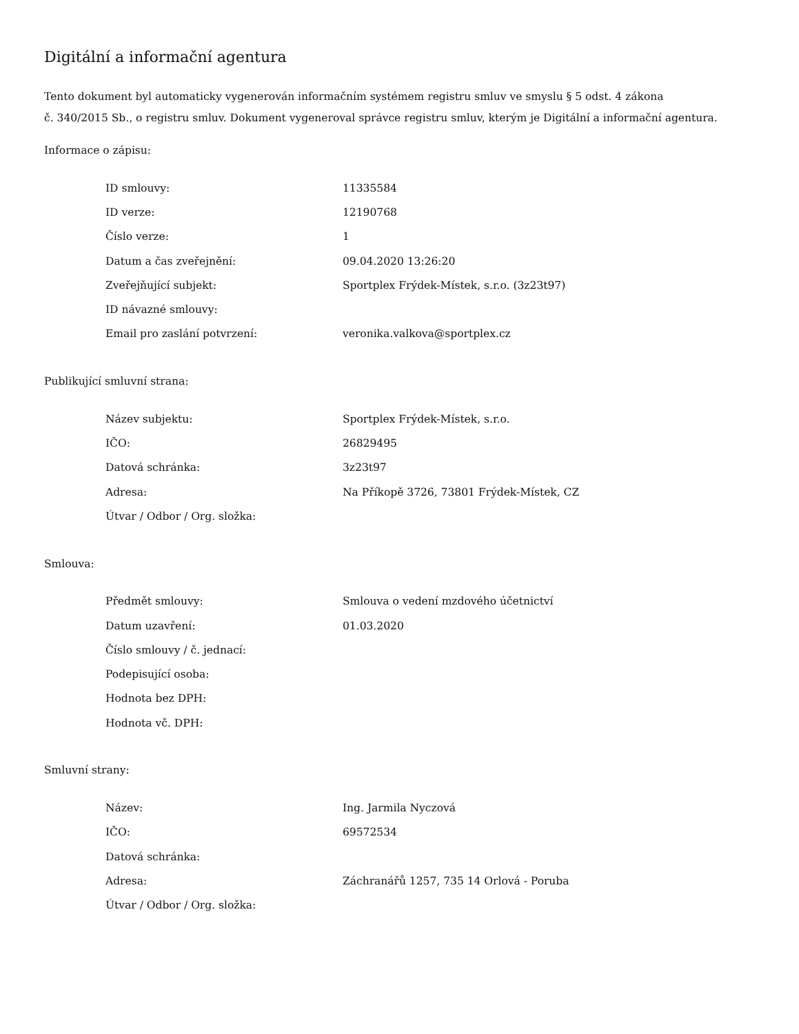Digitální a informační agentura
Tento dokument byl automaticky vygenerován informačním systémem registru smluv ve smyslu § 5 odst. 4 zákona
č. 340/2015 Sb., o registru smluv. Dokument vygeneroval správce registru smluv, kterým je Digitální a informační agentura.
Informace o zápisu:
| ID smlouvy: | 11335584 |
| ID verze: | 12190768 |
| Číslo verze: | 1 |
| Datum a čas zveřejnění: | 09.04.2020 13:26:20 |
| Zveřejňující subjekt: | Sportplex Frýdek-Místek, s.r.o. (3z23t97) |
| ID návazné smlouvy: | |
| Email pro zaslání potvrzení: | veronika.valkova@sportplex.cz |
Publikující smluvní strana:
| Název subjektu: | Sportplex Frýdek-Místek, s.r.o. |
| IČO: | 26829495 |
| Datová schránka: | 3z23t97 |
| Adresa: | Na Příkopě 3726, 73801 Frýdek-Místek, CZ |
| Útvar / Odbor / Org. složka: | |
Smlouva:
| Předmět smlouvy: | Smlouva o vedení mzdového účetnictví |
| Datum uzavření: | 01.03.2020 |
| Číslo smlouvy / č. jednací: | |
| Podepisující osoba: | |
| Hodnota bez DPH: | |
| Hodnota vč. DPH: | |
Smluvní strany:
| Název: | Ing. Jarmila Nyczová |
| IČO: | 69572534 |
| Datová schránka: | |
| Adresa: | Záchranářů 1257, 735 14 Orlová - Poruba |
| Útvar / Odbor / Org. složka: | |